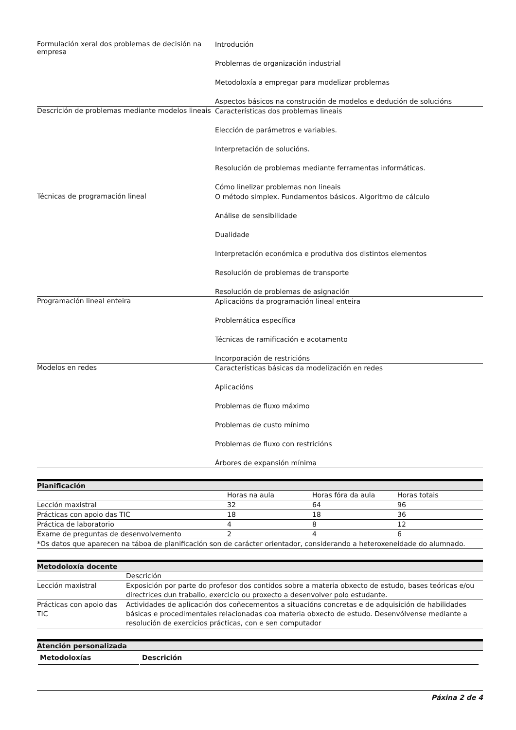| Formulación xeral dos problemas de decisión na empresa | Introdución Problemas de organización industrial Metodoloxía a empregar para modelizar problemas Aspectos básicos na construción de modelos e dedución de solucións |
| Descrición de problemas mediante modelos lineais | Características dos problemas lineais Elección de parámetros e variables. Interpretación de solucións. Resolución de problemas mediante ferramentas informáticas. Cómo linelizar problemas non lineais |
| Técnicas de programación lineal | O método simplex. Fundamentos básicos. Algoritmo de cálculo Análise de sensibilidade Dualidade Interpretación económica e produtiva dos distintos elementos Resolución de problemas de transporte Resolución de problemas de asignación |
| Programación lineal enteira | Aplicacións da programación lineal enteira Problemática específica Técnicas de ramificación e acotamento Incorporación de restricións |
| Modelos en redes | Características básicas da modelización en redes Aplicacións Problemas de fluxo máximo Problemas de custo mínimo Problemas de fluxo con restricións Árbores de expansión mínima |
Planificación
| | Horas na aula | Horas fóra da aula | Horas totais |
| Lección maxistral | 32 | 64 | 96 |
| Prácticas con apoio das TIC | 18 | 18 | 36 |
| Práctica de laboratorio | 4 | 8 | 12 |
| Exame de preguntas de desenvolvemento | 2 | 4 | 6 |
| *Os datos que aparecen na táboa de planificación son de carácter orientador, considerando a heteroxeneidade do alumnado. | | | |
Metodoloxía docente
| | Descrición |
| Lección maxistral | Exposición por parte do profesor dos contidos sobre a materia obxecto de estudo, bases teóricas e/ou directrices dun traballo, exercicio ou proxecto a desenvolver polo estudante. |
| Prácticas con apoio das TIC | Actividades de aplicación dos coñecementos a situacións concretas e de adquisición de habilidades básicas e procedimentales relacionadas coa materia obxecto de estudo. Desenvólvense mediante a resolución de exercicios prácticas, con e sen computador |
Atención personalizada
| Metodoloxías | Descrición |
| --- | --- |
Páxina 2 de 4